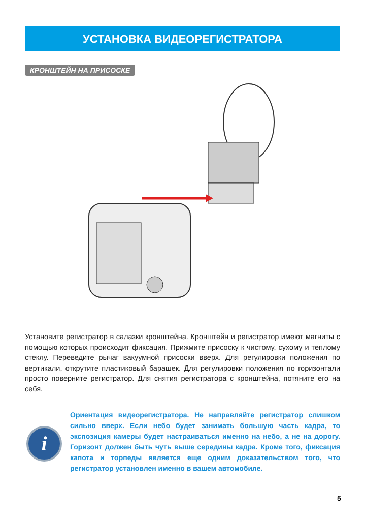УСТАНОВКА ВИДЕОРЕГИСТРАТОРА
КРОНШТЕЙН НА ПРИСОСКЕ
Установите регистратор в салазки кронштейна. Кронштейн и регистратор имеют магниты с помощью которых происходит фиксация. Прижмите присоску к чистому, сухому и теплому стеклу. Переведите рычаг вакуумной присоски вверх. Для регулировки положения по вертикали, открутите пластиковый барашек. Для регулировки положения по горизонтали просто поверните регистратор. Для снятия регистратора с кронштейна, потяните его на себя.
i
Ориентация видеорегистратора. Не направляйте регистратор слишком сильно вверх. Если небо будет занимать большую часть кадра, то экспозиция камеры будет настраиваться именно на небо, а не на дорогу. Горизонт должен быть чуть выше середины кадра. Кроме того, фиксация капота и торпеды является еще одним доказательством того, что регистратор установлен именно в вашем автомобиле.
5